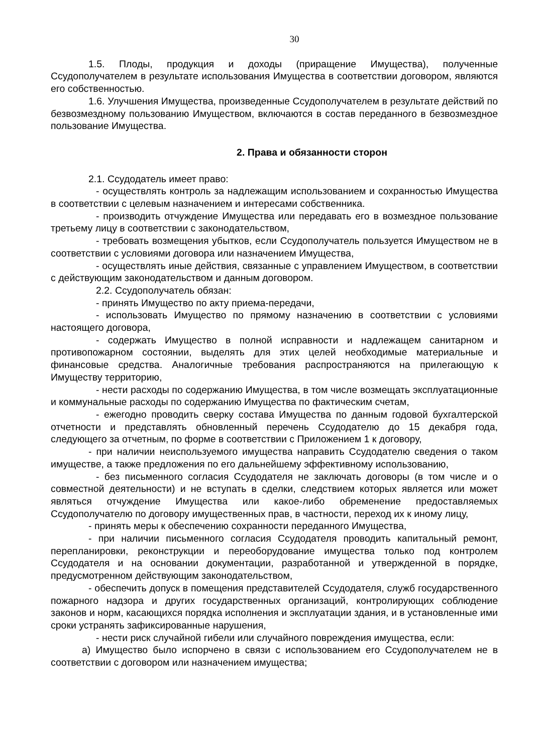30
1.5. Плоды, продукция и доходы (приращение Имущества), полученные Ссудополучателем в результате использования Имущества в соответствии договором, являются его собственностью.
1.6. Улучшения Имущества, произведенные Ссудополучателем в результате действий по безвозмездному пользованию Имуществом, включаются в состав переданного в безвозмездное пользование Имущества.
2. Права и обязанности сторон
2.1. Ссудодатель имеет право:
- осуществлять контроль за надлежащим использованием и сохранностью Имущества в соответствии с целевым назначением и интересами собственника.
- производить отчуждение Имущества или передавать его в возмездное пользование третьему лицу в соответствии с законодательством,
- требовать возмещения убытков, если Ссудополучатель пользуется Имуществом не в соответствии с условиями договора или назначением Имущества,
- осуществлять иные действия, связанные с управлением Имуществом, в соответствии с действующим законодательством и данным договором.
2.2. Ссудополучатель обязан:
- принять Имущество по акту приема-передачи,
- использовать Имущество по прямому назначению в соответствии с условиями настоящего договора,
- содержать Имущество в полной исправности и надлежащем санитарном и противопожарном состоянии, выделять для этих целей необходимые материальные и финансовые средства. Аналогичные требования распространяются на прилегающую к Имуществу территорию,
- нести расходы по содержанию Имущества, в том числе возмещать эксплуатационные и коммунальные расходы по содержанию Имущества по фактическим счетам,
- ежегодно проводить сверку состава Имущества по данным годовой бухгалтерской отчетности и представлять обновленный перечень Ссудодателю до 15 декабря года, следующего за отчетным, по форме в соответствии с Приложением 1 к договору,
- при наличии неиспользуемого имущества направить Ссудодателю сведения о таком имуществе, а также предложения по его дальнейшему эффективному использованию,
- без письменного согласия Ссудодателя не заключать договоры (в том числе и о совместной деятельности) и не вступать в сделки, следствием которых является или может являться отчуждение Имущества или какое-либо обременение предоставляемых Ссудополучателю по договору имущественных прав, в частности, переход их к иному лицу,
- принять меры к обеспечению сохранности переданного Имущества,
- при наличии письменного согласия Ссудодателя проводить капитальный ремонт, перепланировки, реконструкции и переоборудование имущества только под контролем Ссудодателя и на основании документации, разработанной и утвержденной в порядке, предусмотренном действующим законодательством,
- обеспечить допуск в помещения представителей Ссудодателя, служб государственного пожарного надзора и других государственных организаций, контролирующих соблюдение законов и норм, касающихся порядка исполнения и эксплуатации здания, и в установленные ими сроки устранять зафиксированные нарушения,
- нести риск случайной гибели или случайного повреждения имущества, если:
а) Имущество было испорчено в связи с использованием его Ссудополучателем не в соответствии с договором или назначением имущества;